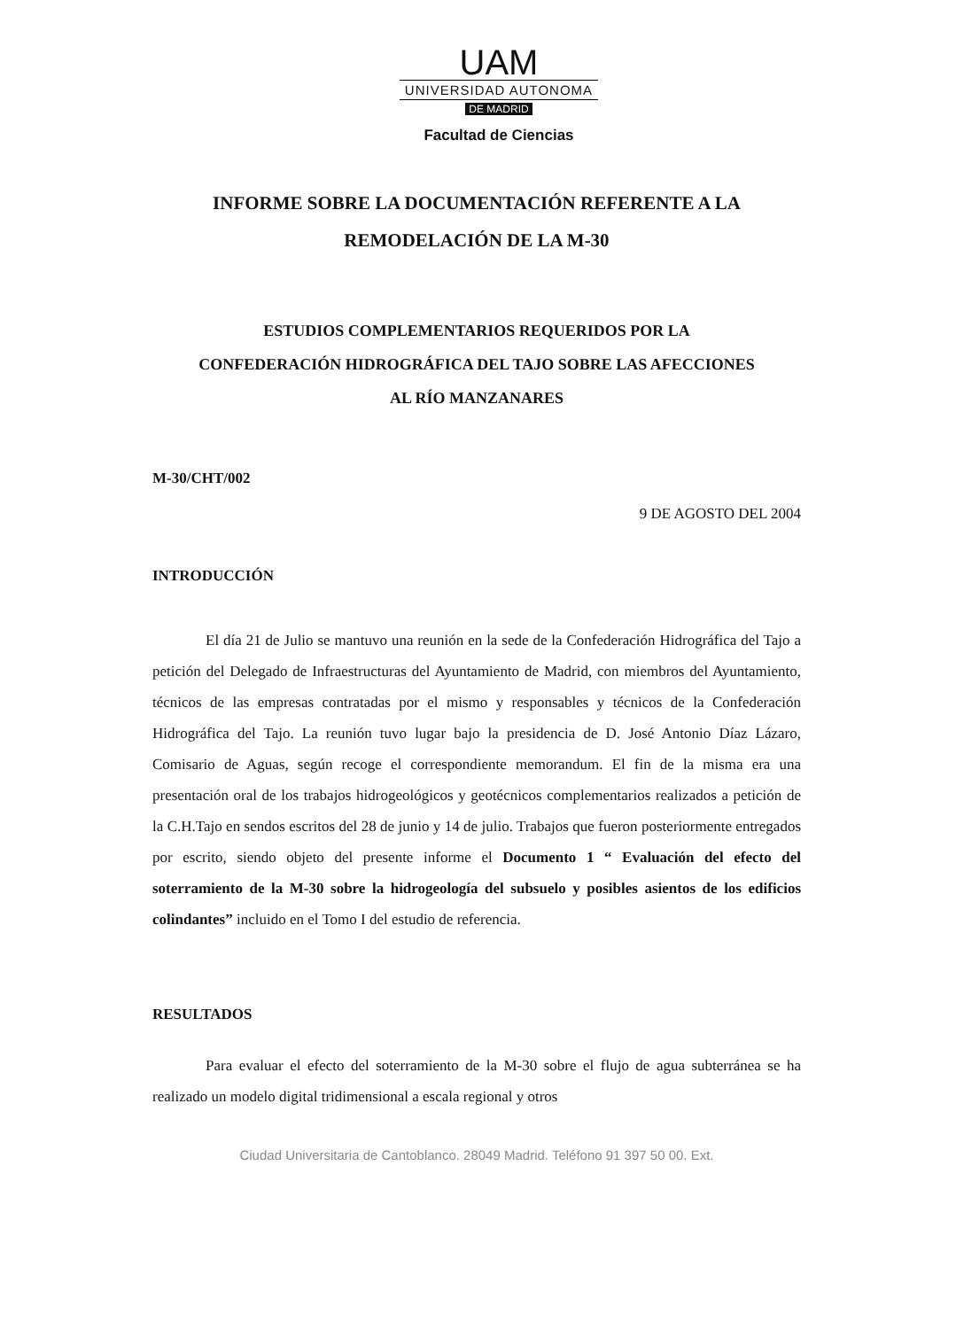UAM
UNIVERSIDAD AUTONOMA
DE MADRID
Facultad de Ciencias
INFORME SOBRE LA DOCUMENTACIÓN REFERENTE A LA
REMODELACIÓN DE LA M-30
ESTUDIOS COMPLEMENTARIOS REQUERIDOS POR LA
CONFEDERACIÓN HIDROGRÁFICA DEL TAJO SOBRE LAS AFECCIONES
AL RÍO MANZANARES
M-30/CHT/002
9 DE AGOSTO DEL 2004
INTRODUCCIÓN
El día 21 de Julio se mantuvo una reunión en la sede de la Confederación Hidrográfica del Tajo a petición del Delegado de Infraestructuras del Ayuntamiento de Madrid, con miembros del Ayuntamiento, técnicos de las empresas contratadas por el mismo y responsables y técnicos de la Confederación Hidrográfica del Tajo. La reunión tuvo lugar bajo la presidencia de D. José Antonio Díaz Lázaro, Comisario de Aguas, según recoge el correspondiente memorandum. El fin de la misma era una presentación oral de los trabajos hidrogeológicos y geotécnicos complementarios realizados a petición de la C.H.Tajo en sendos escritos del 28 de junio y 14 de julio. Trabajos que fueron posteriormente entregados por escrito, siendo objeto del presente informe el Documento 1 “ Evaluación del efecto del soterramiento de la M-30 sobre la hidrogeología del subsuelo y posibles asientos de los edificios colindantes” incluido en el Tomo I del estudio de referencia.
RESULTADOS
Para evaluar el efecto del soterramiento de la M-30 sobre el flujo de agua subterránea se ha realizado un modelo digital tridimensional a escala regional y otros
Ciudad Universitaria de Cantoblanco. 28049 Madrid. Teléfono 91 397 50 00. Ext.